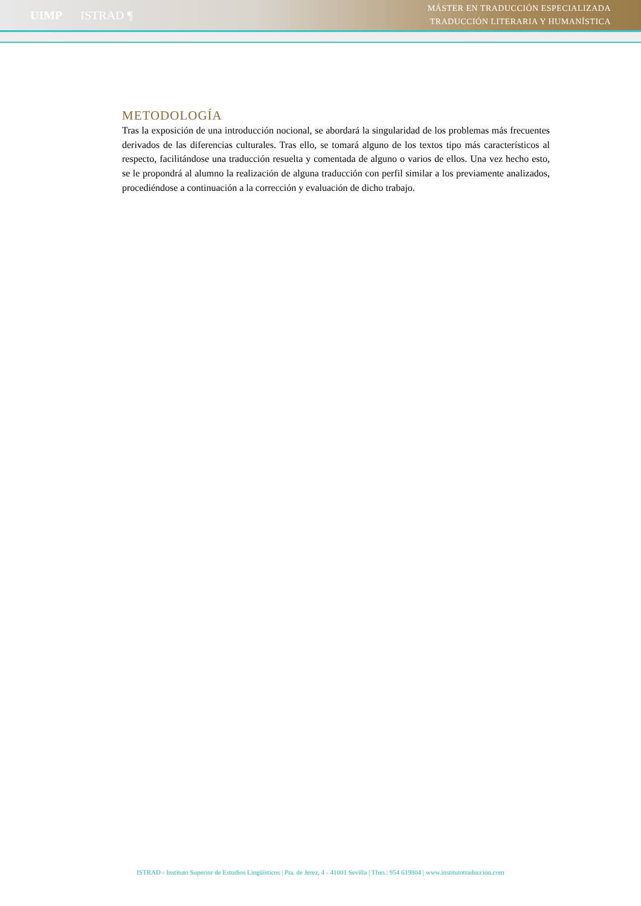UIMP ISTRAD ¶
MÁSTER EN TRADUCCIÓN ESPECIALIZADA
TRADUCCIÓN LITERARIA Y HUMANÍSTICA
METODOLOGÍA
Tras la exposición de una introducción nocional, se abordará la singularidad de los problemas más frecuentes derivados de las diferencias culturales. Tras ello, se tomará alguno de los textos tipo más característicos al respecto, facilitándose una traducción resuelta y comentada de alguno o varios de ellos. Una vez hecho esto, se le propondrá al alumno la realización de alguna traducción con perfil similar a los previamente analizados, procediéndose a continuación a la corrección y evaluación de dicho trabajo.
ISTRAD - Instituto Superior de Estudios Lingüísticos | Pta. de Jerez, 4 - 41001 Sevilla | Tfno.: 954 619804 | www.institutotraduccion.com